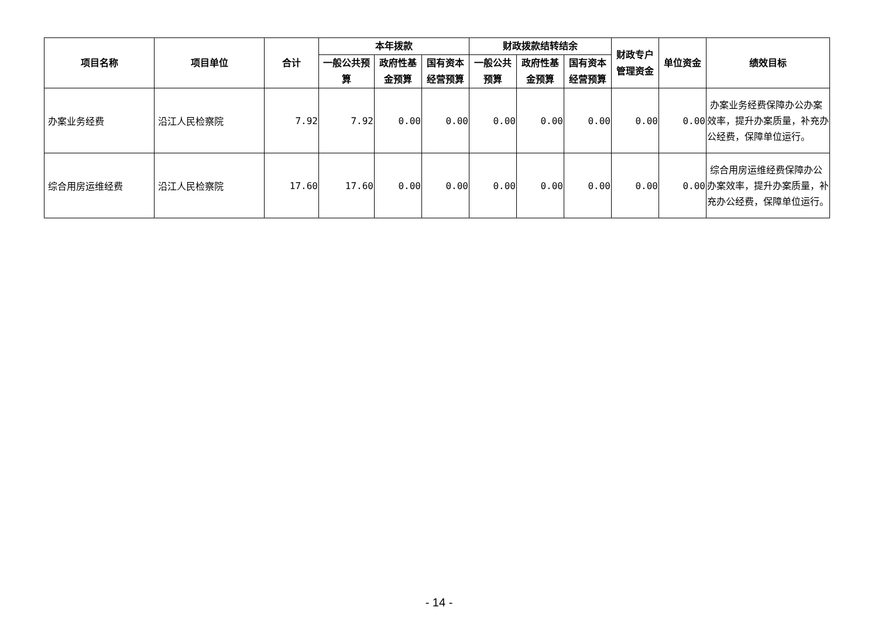| 项目名称 | 项目单位 | 合计 | 本年拨款 | | | 财政拨款结转结余 | | | 财政专户 管理资金 | 单位资金 | 绩效目标 |
| --- | --- | --- | --- | --- | --- | --- | --- | --- | --- | --- | --- |
| | | | 一般公共预算 | 政府性基金预算 | 国有资本经营预算 | 一般公共预算 | 政府性基金预算 | 国有资本经营预算 | | | |
| 办案业务经费 | 沿江人民检察院 | 7.92 | 7.92 | 0.00 | 0.00 | 0.00 | 0.00 | 0.00 | 0.00 | 0.00 | 办案业务经费保障办公办案效率，提升办案质量，补充办公经费，保障单位运行。 |
| 综合用房运维经费 | 沿江人民检察院 | 17.60 | 17.60 | 0.00 | 0.00 | 0.00 | 0.00 | 0.00 | 0.00 | 0.00 | 综合用房运维经费保障办公办案效率，提升办案质量，补充办公经费，保障单位运行。 |
- 14 -